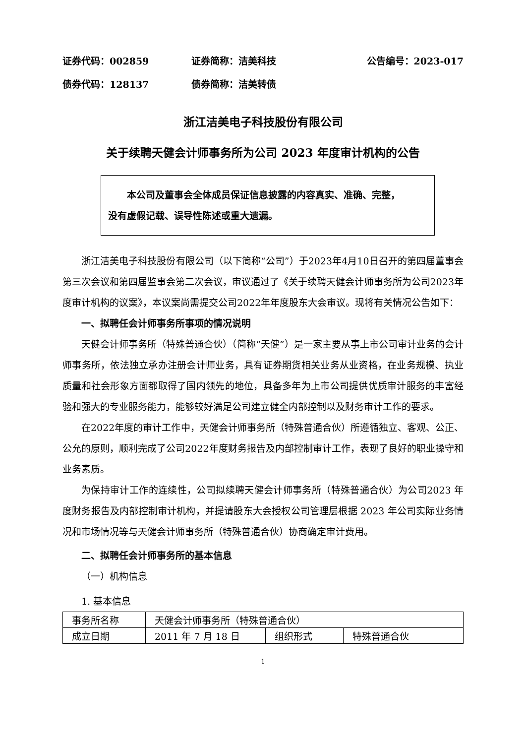证券代码：002859 证券简称：洁美科技 公告编号：2023-017
债券代码：128137 债券简称：洁美转债
浙江洁美电子科技股份有限公司
关于续聘天健会计师事务所为公司 2023 年度审计机构的公告
本公司及董事会全体成员保证信息披露的内容真实、准确、完整，
没有虚假记载、误导性陈述或重大遗漏。
浙江洁美电子科技股份有限公司（以下简称“公司”）于2023年4月10日召开的第四届董事会第三次会议和第四届监事会第二次会议，审议通过了《关于续聘天健会计师事务所为公司2023年度审计机构的议案》，本议案尚需提交公司2022年年度股东大会审议。现将有关情况公告如下：
一、拟聘任会计师事务所事项的情况说明
天健会计师事务所（特殊普通合伙）（简称“天健”）是一家主要从事上市公司审计业务的会计师事务所，依法独立承办注册会计师业务，具有证券期货相关业务从业资格，在业务规模、执业质量和社会形象方面都取得了国内领先的地位，具备多年为上市公司提供优质审计服务的丰富经验和强大的专业服务能力，能够较好满足公司建立健全内部控制以及财务审计工作的要求。
在2022年度的审计工作中，天健会计师事务所（特殊普通合伙）所遵循独立、客观、公正、公允的原则，顺利完成了公司2022年度财务报告及内部控制审计工作，表现了良好的职业操守和业务素质。
为保持审计工作的连续性，公司拟续聘天健会计师事务所（特殊普通合伙）为公司2023 年度财务报告及内部控制审计机构，并提请股东大会授权公司管理层根据 2023 年公司实际业务情况和市场情况等与天健会计师事务所（特殊普通合伙）协商确定审计费用。
二、拟聘任会计师事务所的基本信息
（一）机构信息
1. 基本信息
| 事务所名称 | 天健会计师事务所（特殊普通合伙） | | |
| 成立日期 | 2011 年 7 月 18 日 | 组织形式 | 特殊普通合伙 |
1